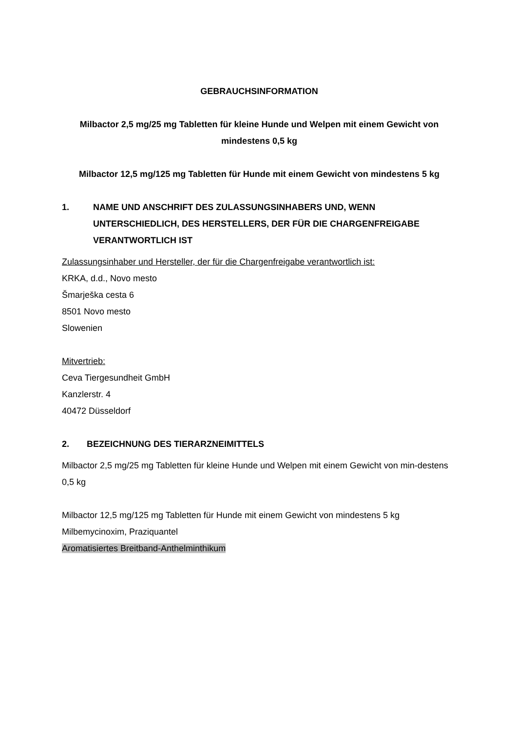GEBRAUCHSINFORMATION
Milbactor 2,5 mg/25 mg Tabletten für kleine Hunde und Welpen mit einem Gewicht von mindestens 0,5 kg
Milbactor 12,5 mg/125 mg Tabletten für Hunde mit einem Gewicht von mindestens 5 kg
1. NAME UND ANSCHRIFT DES ZULASSUNGSINHABERS UND, WENN UNTERSCHIEDLICH, DES HERSTELLERS, DER FÜR DIE CHARGENFREIGABE VERANTWORTLICH IST
Zulassungsinhaber und Hersteller, der für die Chargenfreigabe verantwortlich ist:
KRKA, d.d., Novo mesto
Šmarješka cesta 6
8501 Novo mesto
Slowenien
Mitvertrieb:
Ceva Tiergesundheit GmbH
Kanzlerstr. 4
40472 Düsseldorf
2. BEZEICHNUNG DES TIERARZNEIMITTELS
Milbactor 2,5 mg/25 mg Tabletten für kleine Hunde und Welpen mit einem Gewicht von min-destens 0,5 kg
Milbactor 12,5 mg/125 mg Tabletten für Hunde mit einem Gewicht von mindestens 5 kg
Milbemycinoxim, Praziquantel
Aromatisiertes Breitband-Anthelminthikum